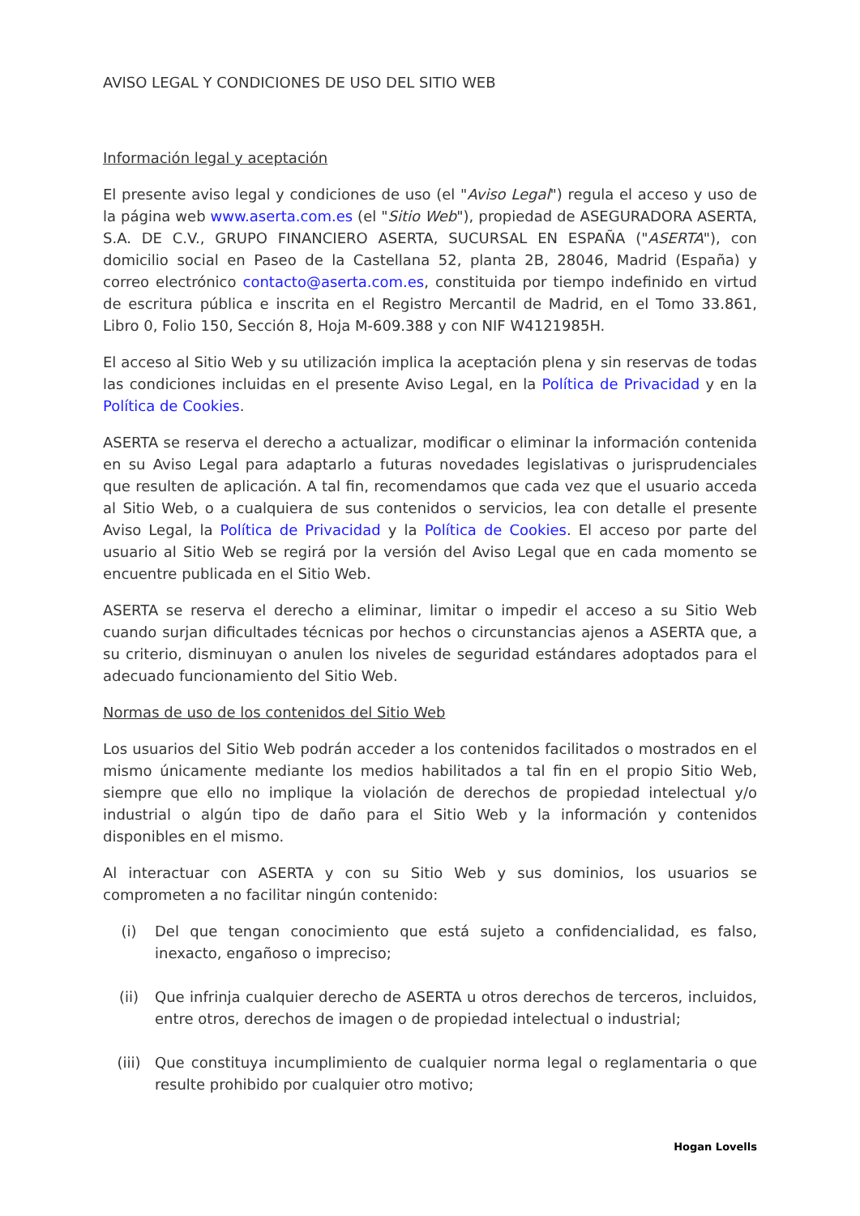AVISO LEGAL Y CONDICIONES DE USO DEL SITIO WEB
Información legal y aceptación
El presente aviso legal y condiciones de uso (el "Aviso Legal") regula el acceso y uso de la página web www.aserta.com.es (el "Sitio Web"), propiedad de ASEGURADORA ASERTA, S.A. DE C.V., GRUPO FINANCIERO ASERTA, SUCURSAL EN ESPAÑA ("ASERTA"), con domicilio social en Paseo de la Castellana 52, planta 2B, 28046, Madrid (España) y correo electrónico contacto@aserta.com.es, constituida por tiempo indefinido en virtud de escritura pública e inscrita en el Registro Mercantil de Madrid, en el Tomo 33.861, Libro 0, Folio 150, Sección 8, Hoja M-609.388 y con NIF W4121985H.
El acceso al Sitio Web y su utilización implica la aceptación plena y sin reservas de todas las condiciones incluidas en el presente Aviso Legal, en la Política de Privacidad y en la Política de Cookies.
ASERTA se reserva el derecho a actualizar, modificar o eliminar la información contenida en su Aviso Legal para adaptarlo a futuras novedades legislativas o jurisprudenciales que resulten de aplicación. A tal fin, recomendamos que cada vez que el usuario acceda al Sitio Web, o a cualquiera de sus contenidos o servicios, lea con detalle el presente Aviso Legal, la Política de Privacidad y la Política de Cookies. El acceso por parte del usuario al Sitio Web se regirá por la versión del Aviso Legal que en cada momento se encuentre publicada en el Sitio Web.
ASERTA se reserva el derecho a eliminar, limitar o impedir el acceso a su Sitio Web cuando surjan dificultades técnicas por hechos o circunstancias ajenos a ASERTA que, a su criterio, disminuyan o anulen los niveles de seguridad estándares adoptados para el adecuado funcionamiento del Sitio Web.
Normas de uso de los contenidos del Sitio Web
Los usuarios del Sitio Web podrán acceder a los contenidos facilitados o mostrados en el mismo únicamente mediante los medios habilitados a tal fin en el propio Sitio Web, siempre que ello no implique la violación de derechos de propiedad intelectual y/o industrial o algún tipo de daño para el Sitio Web y la información y contenidos disponibles en el mismo.
Al interactuar con ASERTA y con su Sitio Web y sus dominios, los usuarios se comprometen a no facilitar ningún contenido:
(i) Del que tengan conocimiento que está sujeto a confidencialidad, es falso, inexacto, engañoso o impreciso;
(ii) Que infrinja cualquier derecho de ASERTA u otros derechos de terceros, incluidos, entre otros, derechos de imagen o de propiedad intelectual o industrial;
(iii) Que constituya incumplimiento de cualquier norma legal o reglamentaria o que resulte prohibido por cualquier otro motivo;
Hogan Lovells